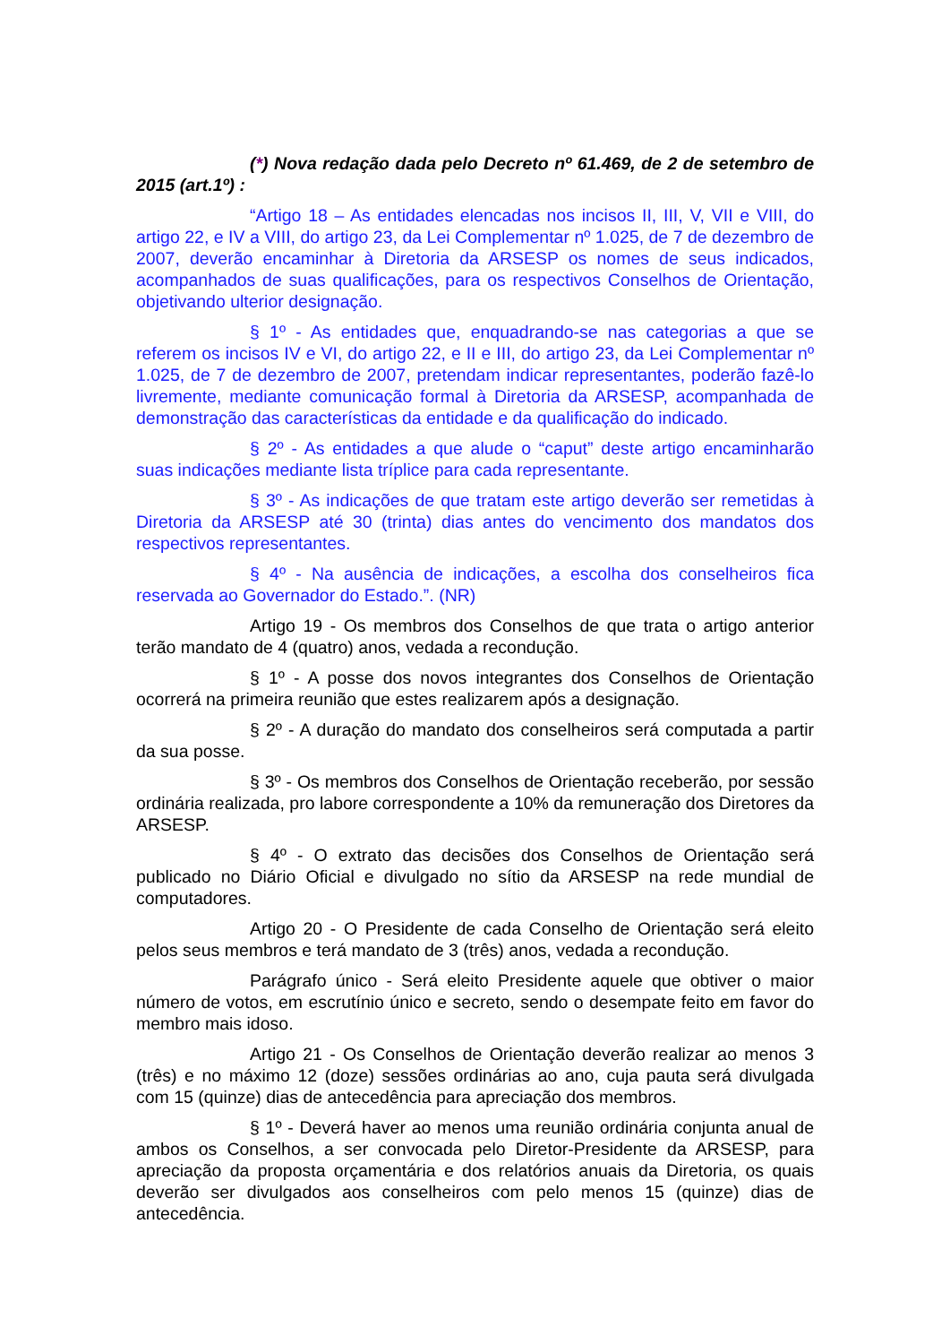(*) Nova redação dada pelo Decreto nº 61.469, de 2 de setembro de 2015 (art.1º) :
“Artigo 18 – As entidades elencadas nos incisos II, III, V, VII e VIII, do artigo 22, e IV a VIII, do artigo 23, da Lei Complementar nº 1.025, de 7 de dezembro de 2007, deverão encaminhar à Diretoria da ARSESP os nomes de seus indicados, acompanhados de suas qualificações, para os respectivos Conselhos de Orientação, objetivando ulterior designação.
§ 1º - As entidades que, enquadrando-se nas categorias a que se referem os incisos IV e VI, do artigo 22, e II e III, do artigo 23, da Lei Complementar nº 1.025, de 7 de dezembro de 2007, pretendam indicar representantes, poderão fazê-lo livremente, mediante comunicação formal à Diretoria da ARSESP, acompanhada de demonstração das características da entidade e da qualificação do indicado.
§ 2º - As entidades a que alude o “caput” deste artigo encaminharão suas indicações mediante lista tríplice para cada representante.
§ 3º - As indicações de que tratam este artigo deverão ser remetidas à Diretoria da ARSESP até 30 (trinta) dias antes do vencimento dos mandatos dos respectivos representantes.
§ 4º - Na ausência de indicações, a escolha dos conselheiros fica reservada ao Governador do Estado.”. (NR)
Artigo 19 - Os membros dos Conselhos de que trata o artigo anterior terão mandato de 4 (quatro) anos, vedada a recondução.
§ 1º - A posse dos novos integrantes dos Conselhos de Orientação ocorrerá na primeira reunião que estes realizarem após a designação.
§ 2º - A duração do mandato dos conselheiros será computada a partir da sua posse.
§ 3º - Os membros dos Conselhos de Orientação receberão, por sessão ordinária realizada, pro labore correspondente a 10% da remuneração dos Diretores da ARSESP.
§ 4º - O extrato das decisões dos Conselhos de Orientação será publicado no Diário Oficial e divulgado no sítio da ARSESP na rede mundial de computadores.
Artigo 20 - O Presidente de cada Conselho de Orientação será eleito pelos seus membros e terá mandato de 3 (três) anos, vedada a recondução.
Parágrafo único - Será eleito Presidente aquele que obtiver o maior número de votos, em escrutínio único e secreto, sendo o desempate feito em favor do membro mais idoso.
Artigo 21 - Os Conselhos de Orientação deverão realizar ao menos 3 (três) e no máximo 12 (doze) sessões ordinárias ao ano, cuja pauta será divulgada com 15 (quinze) dias de antecedência para apreciação dos membros.
§ 1º - Deverá haver ao menos uma reunião ordinária conjunta anual de ambos os Conselhos, a ser convocada pelo Diretor-Presidente da ARSESP, para apreciação da proposta orçamentária e dos relatórios anuais da Diretoria, os quais deverão ser divulgados aos conselheiros com pelo menos 15 (quinze) dias de antecedência.